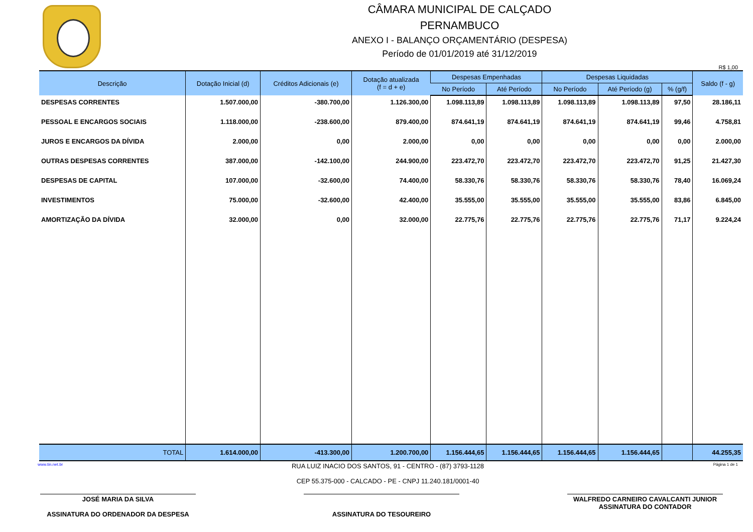CÂMARA MUNICIPAL DE CALÇADO
PERNAMBUCO
ANEXO I - BALANÇO ORÇAMENTÁRIO (DESPESA)
Período de 01/01/2019 até 31/12/2019
R$ 1,00
| Descrição | Dotação Inicial (d) | Créditos Adicionais (e) | Dotação atualizada (f = d + e) | Despesas Empenhadas | | Despesas Liquidadas | | | Saldo (f - g) |
| --- | --- | --- | --- | --- | --- | --- | --- | --- | --- |
| | | | | No Período | Até Período | No Período | Até Período (g) | % (g/f) | |
| DESPESAS CORRENTES | 1.507.000,00 | -380.700,00 | 1.126.300,00 | 1.098.113,89 | 1.098.113,89 | 1.098.113,89 | 1.098.113,89 | 97,50 | 28.186,11 |
| PESSOAL E ENCARGOS SOCIAIS | 1.118.000,00 | -238.600,00 | 879.400,00 | 874.641,19 | 874.641,19 | 874.641,19 | 874.641,19 | 99,46 | 4.758,81 |
| JUROS E ENCARGOS DA DÍVIDA | 2.000,00 | 0,00 | 2.000,00 | 0,00 | 0,00 | 0,00 | 0,00 | 0,00 | 2.000,00 |
| OUTRAS DESPESAS CORRENTES | 387.000,00 | -142.100,00 | 244.900,00 | 223.472,70 | 223.472,70 | 223.472,70 | 223.472,70 | 91,25 | 21.427,30 |
| DESPESAS DE CAPITAL | 107.000,00 | -32.600,00 | 74.400,00 | 58.330,76 | 58.330,76 | 58.330,76 | 58.330,76 | 78,40 | 16.069,24 |
| INVESTIMENTOS | 75.000,00 | -32.600,00 | 42.400,00 | 35.555,00 | 35.555,00 | 35.555,00 | 35.555,00 | 83,86 | 6.845,00 |
| AMORTIZAÇÃO DA DÍVIDA | 32.000,00 | 0,00 | 32.000,00 | 22.775,76 | 22.775,76 | 22.775,76 | 22.775,76 | 71,17 | 9.224,24 |
| TOTAL | 1.614.000,00 | -413.300,00 | 1.200.700,00 | 1.156.444,65 | 1.156.444,65 | 1.156.444,65 | 1.156.444,65 | | 44.255,35 |
www.tin.net.br RUA LUIZ INACIO DOS SANTOS, 91 - CENTRO - (87) 3793-1128
CEP 55.375-000 - CALCADO - PE - CNPJ 11.240.181/0001-40 Página 1 de 1
JOSÉ MARIA DA SILVA
ASSINATURA DO ORDENADOR DA DESPESA
ASSINATURA DO TESOUREIRO WALFREDO CARNEIRO CAVALCANTI JUNIOR
ASSINATURA DO CONTADOR